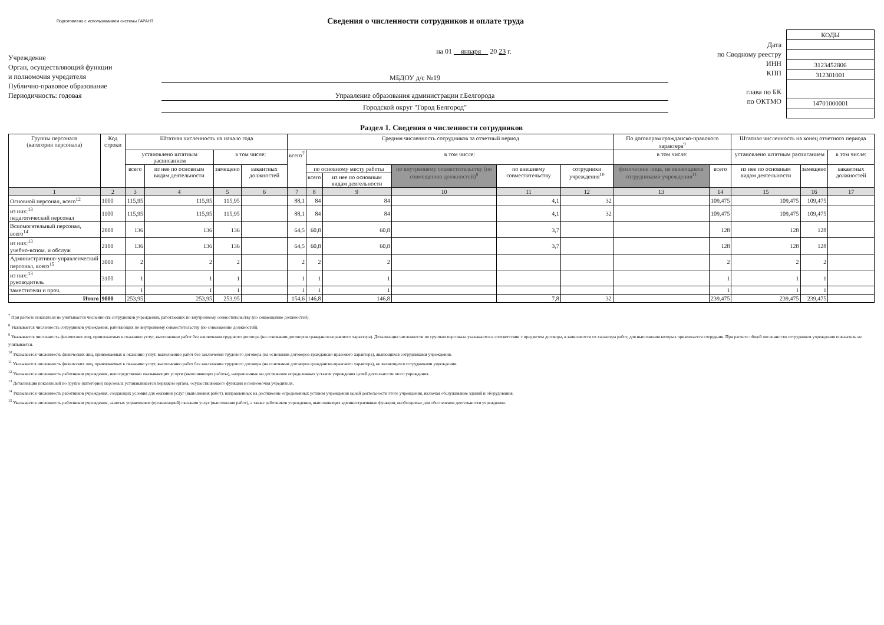Подготовлено с использованием системы ГАРАНТ
Сведения о численности сотрудников и оплате труда
Учреждение
Орган, осуществляющий функции
и полномочия учредителя
Публично-правовое образование
Периодичность: годовая
на 01 января 20 23 г.
МБДОУ д/с №19
Управление образования администрации г.Белгорода
Городской округ "Город Белгород"
Дата
по Сводному реестру
ИНН
КПП
глава по БК
по ОКТМО
| КОДЫ |
| 3123452806 |
| 312301001 |
| 14701000001 |
Раздел 1. Сведения о численности сотрудников
| Группы персонала (категория персонала) | Код строки | Штатная численность на начало года | | | | Средняя численность сотрудников за отчетный период | | | | | | По договорам гражданско-правового характера<sup>9</sup> | | Штатная численность на конец отчетного периода | | |
| --- | --- | --- | --- | --- | --- | --- | --- | --- | --- | --- | --- | --- | --- | --- | --- | --- |
| | | установлено штатным расписанием | | в том числе: | | всего<sup>7</sup> | в том числе: | | | | | в том числе: | | установлено штатным расписанием | | в том числе: |
| | | всего | из нее по основным видам деятельности | замещено | вакантных должностей | | по основному месту работы | | по внутреннему совместительству (по совмещению должностей)<sup>8</sup> | по внешнему совместительству | сотрудники учреждения<sup>10</sup> | физические лица, не являющиеся сотрудниками учреждения<sup>11</sup> | всего | из нее по основным видам деятельности | замещено | вакантных должностей |
| | | | | | | | всего | из нее по основным видам деятельности | | | | | | | | |
| 1 | 2 | 3 | 4 | 5 | 6 | 7 | 8 | 9 | 10 | 11 | 12 | 13 | 14 | 15 | 16 | 17 |
| Основной персонал, всего<sup>12</sup> | 1000 | 115,95 | 115,95 | 115,95 | | 88,1 | 84 | 84 | | 4,1 | 32 | | 109,475 | 109,475 | 109,475 | |
| из них:<sup>13</sup> педагогический персонал | 1100 | 115,95 | 115,95 | 115,95 | | 88,1 | 84 | 84 | | 4,1 | 32 | | 109,475 | 109,475 | 109,475 | |
| Вспомогательный персонал, всего<sup>14</sup> | 2000 | 136 | 136 | 136 | | 64,5 | 60,8 | 60,8 | | 3,7 | | | 128 | 128 | 128 | |
| из них:<sup>13</sup> учебно-вспом. и обслуж | 2100 | 136 | 136 | 136 | | 64,5 | 60,8 | 60,8 | | 3,7 | | | 128 | 128 | 128 | |
| Административно-управленческий персонал, всего<sup>15</sup> | 3000 | 2 | 2 | 2 | | 2 | 2 | 2 | | | | | 2 | 2 | 2 | |
| из них:<sup>13</sup> руководитель | 3100 | 1 | 1 | 1 | | 1 | 1 | 1 | | | | | 1 | 1 | 1 | |
| заместители и проч. | | 1 | 1 | 1 | | 1 | 1 | 1 | | | | | 1 | 1 | 1 | |
| Итого | 9000 | 253,95 | 253,95 | 253,95 | | 154,6 | 146,8 | 146,8 | | 7,8 | 32 | | 239,475 | 239,475 | 239,475 | |
<sup>7</sup> При расчете показателя не учитывается численность сотрудников учреждения, работающих по внутреннему совместительству (по совмещению должностей).
<sup>8</sup> Указывается численность сотрудников учреждения, работающих по внутреннему совместительству (по совмещению должностей).
<sup>9</sup> Указывается численность физических лиц, привлекаемых к оказанию услуг, выполнению работ без заключения трудового договора (на основании договоров гражданско-правового характера). Детализация численности по группам персонала указывается в соответствии с предметом договора, в зависимости от характера работ, для выполнения которых привлекается сотрудник. При расчете общей численности сотрудников учреждения показатель не учитывается.
<sup>10</sup> Указывается численность физических лиц, привлекаемых к оказанию услуг, выполнению работ без заключения трудового договора (на основании договоров гражданско-правового характера), являющихся сотрудниками учреждения.
<sup>11</sup> Указывается численность физических лиц, привлекаемых к оказанию услуг, выполнению работ без заключения трудового договора (на основании договоров гражданско-правового характера), не являющихся сотрудниками учреждения.
<sup>12</sup> Указывается численность работников учреждения, непосредственно оказывающих услуги (выполняющих работы), направленные на достижение определенных уставом учреждения целей деятельности этого учреждения.
<sup>13</sup> Детализация показателей по группе (категории) персонала устанавливается порядком органа, осуществляющего функции и полномочия учредителя.
<sup>14</sup> Указывается численность работников учреждения, создающих условия для оказания услуг (выполнения работ), направленных на достижение определенных уставом учреждения целей деятельности этого учреждения, включая обслуживание зданий и оборудования.
<sup>15</sup> Указывается численность работников учреждения, занятых управлением (организацией) оказания услуг (выполнения работ), а также работников учреждения, выполняющих административные функции, необходимые для обеспечения деятельности учреждения.